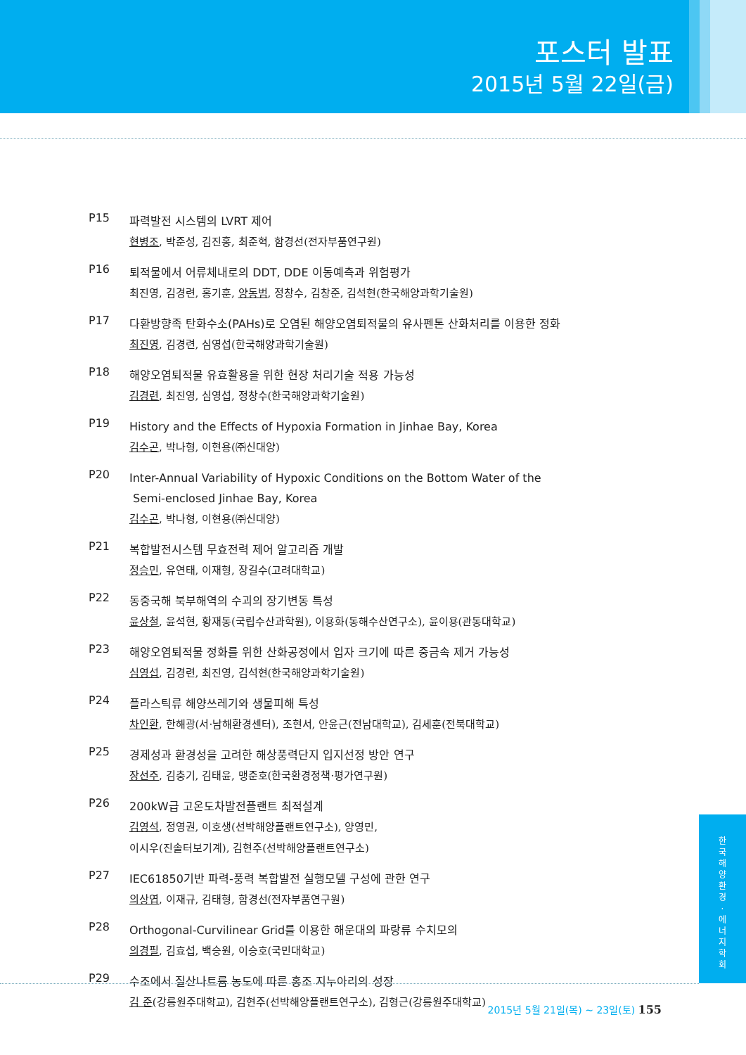포스터 발표
2015년 5월 22일(금)
P15
파력발전 시스템의 LVRT 제어
현병조, 박준성, 김진홍, 최준혁, 함경선(전자부품연구원)
P16
퇴적물에서 어류체내로의 DDT, DDE 이동예측과 위험평가
최진영, 김경련, 홍기훈, 양동범, 정창수, 김창준, 김석현(한국해양과학기술원)
P17
다환방향족 탄화수소(PAHs)로 오염된 해양오염퇴적물의 유사펜톤 산화처리를 이용한 정화
최진영, 김경련, 심영섭(한국해양과학기술원)
P18
해양오염퇴적물 유효활용을 위한 현장 처리기술 적용 가능성
김경련, 최진영, 심영섭, 정창수(한국해양과학기술원)
P19
History and the Effects of Hypoxia Formation in Jinhae Bay, Korea
김수곤, 박나형, 이현용(㈜신대양)
P20
Inter-Annual Variability of Hypoxic Conditions on the Bottom Water of the
Semi-enclosed Jinhae Bay, Korea
김수곤, 박나형, 이현용(㈜신대양)
P21
복합발전시스템 무효전력 제어 알고리즘 개발
정승민, 유연태, 이재형, 장길수(고려대학교)
P22
동중국해 북부해역의 수괴의 장기변동 특성
윤상철, 윤석현, 황재동(국립수산과학원), 이용화(동해수산연구소), 윤이용(관동대학교)
P23
해양오염퇴적물 정화를 위한 산화공정에서 입자 크기에 따른 중금속 제거 가능성
심영섭, 김경련, 최진영, 김석현(한국해양과학기술원)
P24
플라스틱류 해양쓰레기와 생물피해 특성
차인환, 한해광(서·남해환경센터), 조현서, 안윤근(전남대학교), 김세훈(전북대학교)
P25
경제성과 환경성을 고려한 해상풍력단지 입지선정 방안 연구
장선주, 김충기, 김태윤, 맹준호(한국환경정책·평가연구원)
P26
200kW급 고온도차발전플랜트 최적설계
김영석, 정영권, 이호생(선박해양플랜트연구소), 양영민,
이시우(진솔터보기계), 김현주(선박해양플랜트연구소)
P27
IEC61850기반 파력-풍력 복합발전 실행모델 구성에 관한 연구
의상엽, 이재규, 김태형, 함경선(전자부품연구원)
P28
Orthogonal-Curvilinear Grid를 이용한 해운대의 파랑류 수치모의
의경필, 김효섭, 백승원, 이승호(국민대학교)
P29
수조에서 질산나트륨 농도에 따른 홍조 지누아리의 성장
김 준(강릉원주대학교), 김현주(선박해양플랜트연구소), 김형근(강릉원주대학교)
한
국
해
양
환
경
·
에
너
지
학
회
2015년 5월 21일(목) ~ 23일(토) 155